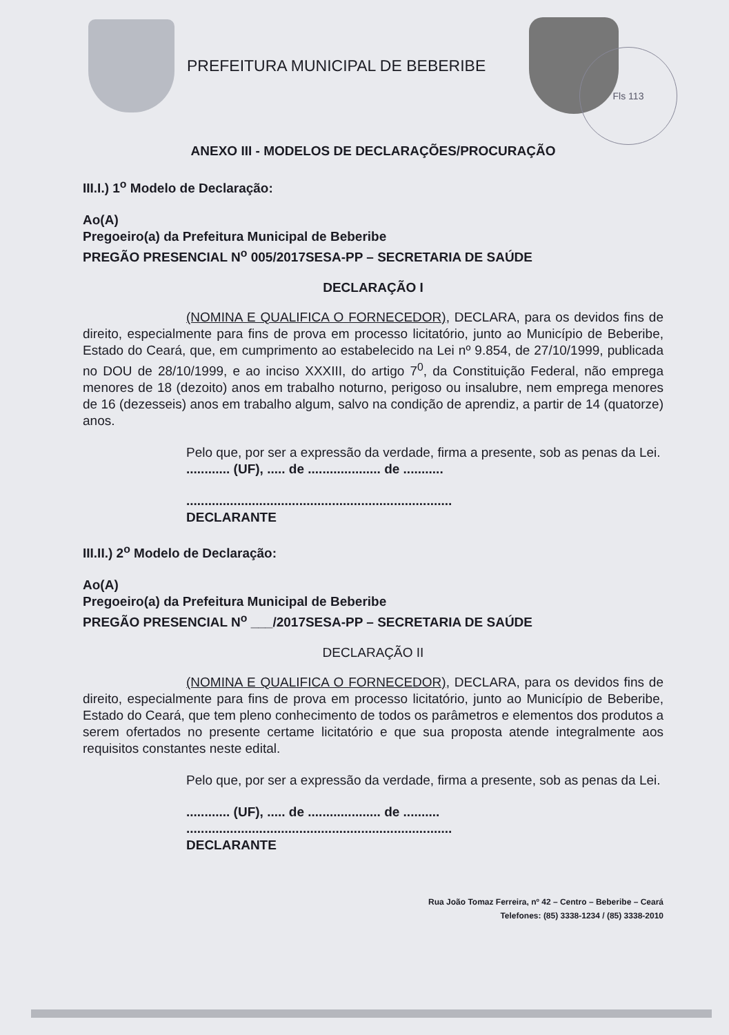PREFEITURA MUNICIPAL DE BEBERIBE
Fls 113
ANEXO III - MODELOS DE DECLARAÇÕES/PROCURAÇÃO
III.I.) 1<sup>o</sup> Modelo de Declaração:
Ao(A)
Pregoeiro(a) da Prefeitura Municipal de Beberibe
PREGÃO PRESENCIAL N<sup>o</sup> 005/2017SESA-PP – SECRETARIA DE SAÚDE
DECLARAÇÃO I
(NOMINA E QUALIFICA O FORNECEDOR), DECLARA, para os devidos fins de direito, especialmente para fins de prova em processo licitatório, junto ao Município de Beberibe, Estado do Ceará, que, em cumprimento ao estabelecido na Lei nº 9.854, de 27/10/1999, publicada no DOU de 28/10/1999, e ao inciso XXXIII, do artigo 7<sup>0</sup>, da Constituição Federal, não emprega menores de 18 (dezoito) anos em trabalho noturno, perigoso ou insalubre, nem emprega menores de 16 (dezesseis) anos em trabalho algum, salvo na condição de aprendiz, a partir de 14 (quatorze) anos.
Pelo que, por ser a expressão da verdade, firma a presente, sob as penas da Lei.
............ (UF), ..... de .................... de ...........
.........................................................................
DECLARANTE
III.II.) 2<sup>o</sup> Modelo de Declaração:
Ao(A)
Pregoeiro(a) da Prefeitura Municipal de Beberibe
PREGÃO PRESENCIAL N<sup>o</sup> ___/2017SESA-PP – SECRETARIA DE SAÚDE
DECLARAÇÃO II
(NOMINA E QUALIFICA O FORNECEDOR), DECLARA, para os devidos fins de direito, especialmente para fins de prova em processo licitatório, junto ao Município de Beberibe, Estado do Ceará, que tem pleno conhecimento de todos os parâmetros e elementos dos produtos a serem ofertados no presente certame licitatório e que sua proposta atende integralmente aos requisitos constantes neste edital.
Pelo que, por ser a expressão da verdade, firma a presente, sob as penas da Lei.
............ (UF), ..... de .................... de ..........
.........................................................................
DECLARANTE
Rua João Tomaz Ferreira, nº 42 – Centro – Beberibe – Ceará
Telefones: (85) 3338-1234 / (85) 3338-2010